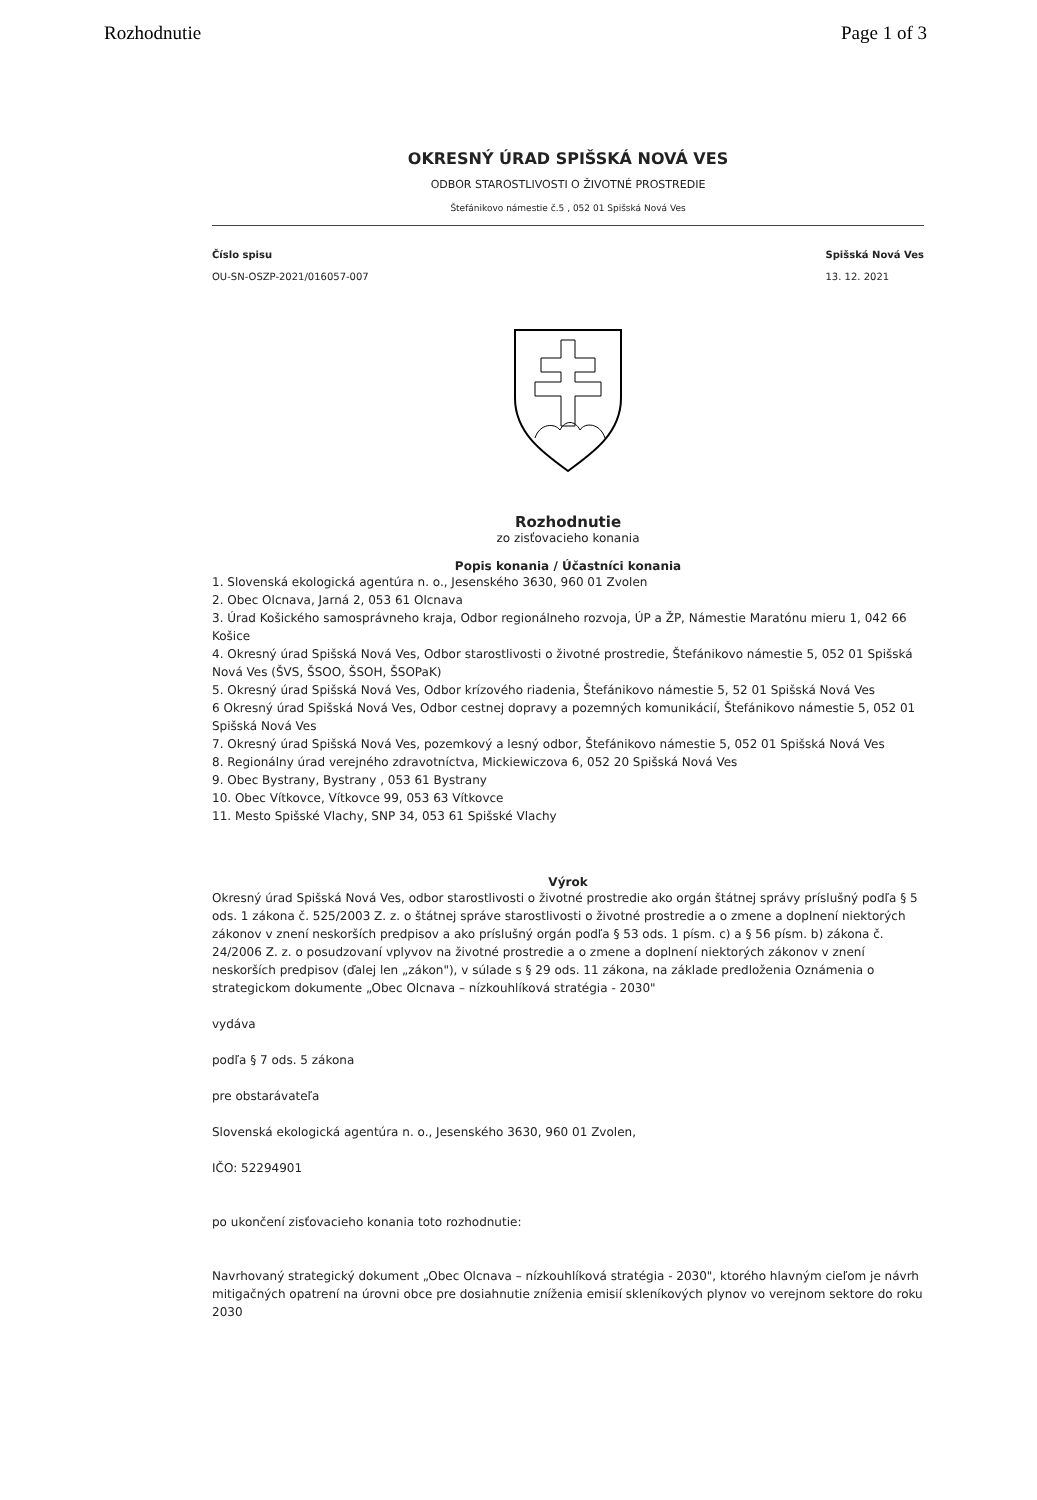Rozhodnutie Page 1 of 3
OKRESNÝ ÚRAD SPIŠSKÁ NOVÁ VES
ODBOR STAROSTLIVOSTI O ŽIVOTNÉ PROSTREDIE
Štefánikovo námestie č.5 , 052 01 Spišská Nová Ves
Číslo spisu
OU-SN-OSZP-2021/016057-007
Spišská Nová Ves
13. 12. 2021
Rozhodnutie
zo zisťovacieho konania
Popis konania / Účastníci konania
1. Slovenská ekologická agentúra n. o., Jesenského 3630, 960 01 Zvolen
2. Obec Olcnava, Jarná 2, 053 61 Olcnava
3. Úrad Košického samosprávneho kraja, Odbor regionálneho rozvoja, ÚP a ŽP, Námestie Maratónu mieru 1, 042 66 Košice
4. Okresný úrad Spišská Nová Ves, Odbor starostlivosti o životné prostredie, Štefánikovo námestie 5, 052 01 Spišská Nová Ves (ŠVS, ŠSOO, ŠSOH, ŠSOPaK)
5. Okresný úrad Spišská Nová Ves, Odbor krízového riadenia, Štefánikovo námestie 5, 52 01 Spišská Nová Ves
6 Okresný úrad Spišská Nová Ves, Odbor cestnej dopravy a pozemných komunikácií, Štefánikovo námestie 5, 052 01 Spišská Nová Ves
7. Okresný úrad Spišská Nová Ves, pozemkový a lesný odbor, Štefánikovo námestie 5, 052 01 Spišská Nová Ves
8. Regionálny úrad verejného zdravotníctva, Mickiewiczova 6, 052 20 Spišská Nová Ves
9. Obec Bystrany, Bystrany , 053 61 Bystrany
10. Obec Vítkovce, Vítkovce 99, 053 63 Vítkovce
11. Mesto Spišské Vlachy, SNP 34, 053 61 Spišské Vlachy
Výrok
Okresný úrad Spišská Nová Ves, odbor starostlivosti o životné prostredie ako orgán štátnej správy príslušný podľa § 5 ods. 1 zákona č. 525/2003 Z. z. o štátnej správe starostlivosti o životné prostredie a o zmene a doplnení niektorých zákonov v znení neskorších predpisov a ako príslušný orgán podľa § 53 ods. 1 písm. c) a § 56 písm. b) zákona č. 24/2006 Z. z. o posudzovaní vplyvov na životné prostredie a o zmene a doplnení niektorých zákonov v znení neskorších predpisov (ďalej len „zákon"), v súlade s § 29 ods. 11 zákona, na základe predloženia Oznámenia o strategickom dokumente „Obec Olcnava – nízkouhlíková stratégia - 2030"
vydáva
podľa § 7 ods. 5 zákona
pre obstarávateľa
Slovenská ekologická agentúra n. o., Jesenského 3630, 960 01 Zvolen,
IČO: 52294901
po ukončení zisťovacieho konania toto rozhodnutie:
Navrhovaný strategický dokument „Obec Olcnava – nízkouhlíková stratégia - 2030", ktorého hlavným cieľom je návrh mitigačných opatrení na úrovni obce pre dosiahnutie zníženia emisií skleníkových plynov vo verejnom sektore do roku 2030